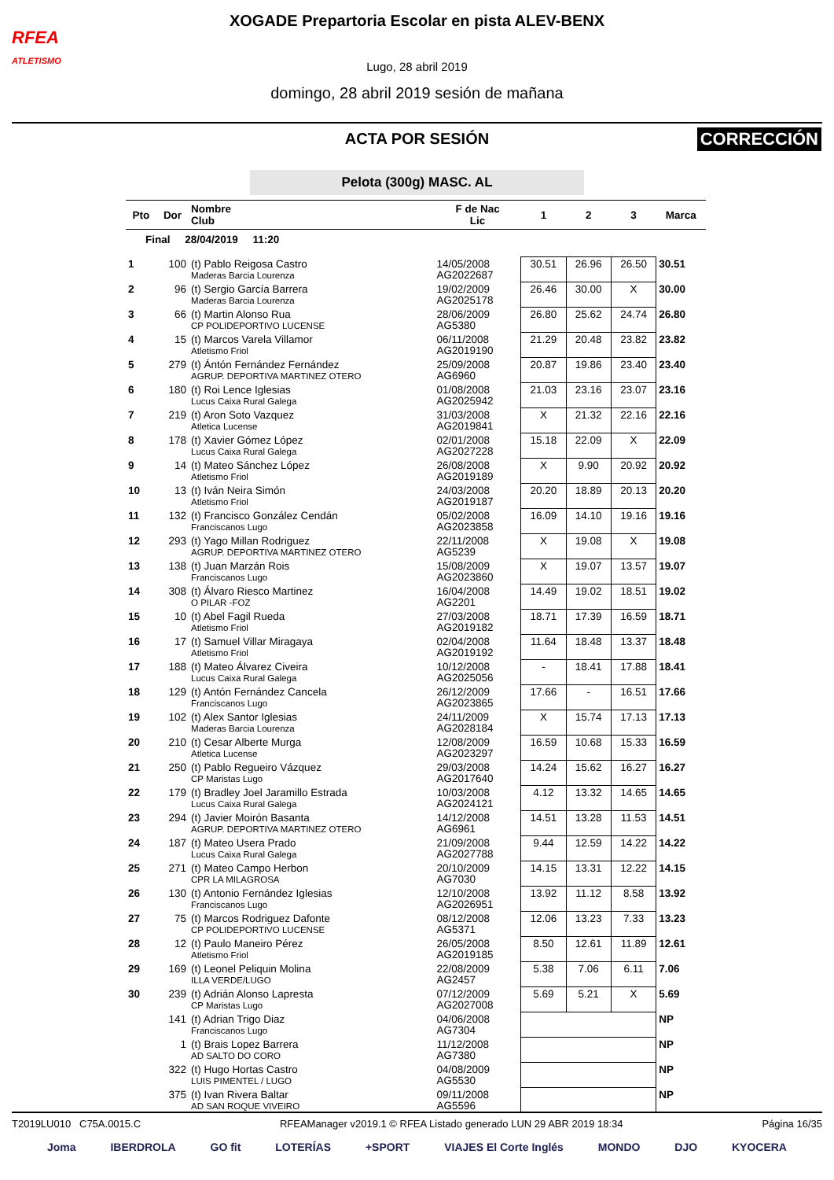RFEA
ATLETISMO
XOGADE Prepartoria Escolar en pista ALEV-BENX
Lugo, 28 abril 2019
domingo, 28 abril 2019 sesión de mañana
ACTA POR SESIÓN
CORRECCIÓN
Pelota (300g) MASC. AL
| Pto | Dor | Nombre Club | F de Nac Lic | 1 | 2 | 3 | Marca |
| --- | --- | --- | --- | --- | --- | --- | --- |
| Final 28/04/2019 11:20 | | | | | | | |
| 1 | 100 | (t) Pablo Reigosa Castro Maderas Barcia Lourenza | 14/05/2008 AG2022687 | 30.51 | 26.96 | 26.50 | 30.51 |
| 2 | 96 | (t) Sergio García Barrera Maderas Barcia Lourenza | 19/02/2009 AG2025178 | 26.46 | 30.00 | X | 30.00 |
| 3 | 66 | (t) Martin Alonso Rua CP POLIDEPORTIVO LUCENSE | 28/06/2009 AG5380 | 26.80 | 25.62 | 24.74 | 26.80 |
| 4 | 15 | (t) Marcos Varela Villamor Atletismo Friol | 06/11/2008 AG2019190 | 21.29 | 20.48 | 23.82 | 23.82 |
| 5 | 279 | (t) Ántón Fernández Fernández AGRUP. DEPORTIVA MARTINEZ OTERO | 25/09/2008 AG6960 | 20.87 | 19.86 | 23.40 | 23.40 |
| 6 | 180 | (t) Roi Lence Iglesias Lucus Caixa Rural Galega | 01/08/2008 AG2025942 | 21.03 | 23.16 | 23.07 | 23.16 |
| 7 | 219 | (t) Aron Soto Vazquez Atletica Lucense | 31/03/2008 AG2019841 | X | 21.32 | 22.16 | 22.16 |
| 8 | 178 | (t) Xavier Gómez López Lucus Caixa Rural Galega | 02/01/2008 AG2027228 | 15.18 | 22.09 | X | 22.09 |
| 9 | 14 | (t) Mateo Sánchez López Atletismo Friol | 26/08/2008 AG2019189 | X | 9.90 | 20.92 | 20.92 |
| 10 | 13 | (t) Iván Neira Simón Atletismo Friol | 24/03/2008 AG2019187 | 20.20 | 18.89 | 20.13 | 20.20 |
| 11 | 132 | (t) Francisco González Cendán Franciscanos Lugo | 05/02/2008 AG2023858 | 16.09 | 14.10 | 19.16 | 19.16 |
| 12 | 293 | (t) Yago Millan Rodriguez AGRUP. DEPORTIVA MARTINEZ OTERO | 22/11/2008 AG5239 | X | 19.08 | X | 19.08 |
| 13 | 138 | (t) Juan Marzán Rois Franciscanos Lugo | 15/08/2009 AG2023860 | X | 19.07 | 13.57 | 19.07 |
| 14 | 308 | (t) Álvaro Riesco Martinez O PILAR -FOZ | 16/04/2008 AG2201 | 14.49 | 19.02 | 18.51 | 19.02 |
| 15 | 10 | (t) Abel Fagil Rueda Atletismo Friol | 27/03/2008 AG2019182 | 18.71 | 17.39 | 16.59 | 18.71 |
| 16 | 17 | (t) Samuel Villar Miragaya Atletismo Friol | 02/04/2008 AG2019192 | 11.64 | 18.48 | 13.37 | 18.48 |
| 17 | 188 | (t) Mateo Álvarez Civeira Lucus Caixa Rural Galega | 10/12/2008 AG2025056 | - | 18.41 | 17.88 | 18.41 |
| 18 | 129 | (t) Antón Fernández Cancela Franciscanos Lugo | 26/12/2009 AG2023865 | 17.66 | - | 16.51 | 17.66 |
| 19 | 102 | (t) Alex Santor Iglesias Maderas Barcia Lourenza | 24/11/2009 AG2028184 | X | 15.74 | 17.13 | 17.13 |
| 20 | 210 | (t) Cesar Alberte Murga Atletica Lucense | 12/08/2009 AG2023297 | 16.59 | 10.68 | 15.33 | 16.59 |
| 21 | 250 | (t) Pablo Regueiro Vázquez CP Maristas Lugo | 29/03/2008 AG2017640 | 14.24 | 15.62 | 16.27 | 16.27 |
| 22 | 179 | (t) Bradley Joel Jaramillo Estrada Lucus Caixa Rural Galega | 10/03/2008 AG2024121 | 4.12 | 13.32 | 14.65 | 14.65 |
| 23 | 294 | (t) Javier Moirón Basanta AGRUP. DEPORTIVA MARTINEZ OTERO | 14/12/2008 AG6961 | 14.51 | 13.28 | 11.53 | 14.51 |
| 24 | 187 | (t) Mateo Usera Prado Lucus Caixa Rural Galega | 21/09/2008 AG2027788 | 9.44 | 12.59 | 14.22 | 14.22 |
| 25 | 271 | (t) Mateo Campo Herbon CPR LA MILAGROSA | 20/10/2009 AG7030 | 14.15 | 13.31 | 12.22 | 14.15 |
| 26 | 130 | (t) Antonio Fernández Iglesias Franciscanos Lugo | 12/10/2008 AG2026951 | 13.92 | 11.12 | 8.58 | 13.92 |
| 27 | 75 | (t) Marcos Rodriguez Dafonte CP POLIDEPORTIVO LUCENSE | 08/12/2008 AG5371 | 12.06 | 13.23 | 7.33 | 13.23 |
| 28 | 12 | (t) Paulo Maneiro Pérez Atletismo Friol | 26/05/2008 AG2019185 | 8.50 | 12.61 | 11.89 | 12.61 |
| 29 | 169 | (t) Leonel Peliquin Molina ILLA VERDE/LUGO | 22/08/2009 AG2457 | 5.38 | 7.06 | 6.11 | 7.06 |
| 30 | 239 | (t) Adrián Alonso Lapresta CP Maristas Lugo | 07/12/2009 AG2027008 | 5.69 | 5.21 | X | 5.69 |
| | 141 | (t) Adrian Trigo Diaz Franciscanos Lugo | 04/06/2008 AG7304 | | | | NP |
| | 1 | (t) Brais Lopez Barrera AD SALTO DO CORO | 11/12/2008 AG7380 | | | | NP |
| | 322 | (t) Hugo Hortas Castro LUIS PIMENTEL / LUGO | 04/08/2009 AG5530 | | | | NP |
| | 375 | (t) Ivan Rivera Baltar AD SAN ROQUE VIVEIRO | 09/11/2008 AG5596 | | | | NP |
T2019LU010 C75A.0015.C RFEAManager v2019.1 © RFEA Listado generado LUN 29 ABR 2019 18:34 Página 16/35
Joma IBERDROLA GO fit LOTERÍAS +SPORT VIAJES El Corte Inglés MONDO DJO KYOCERA